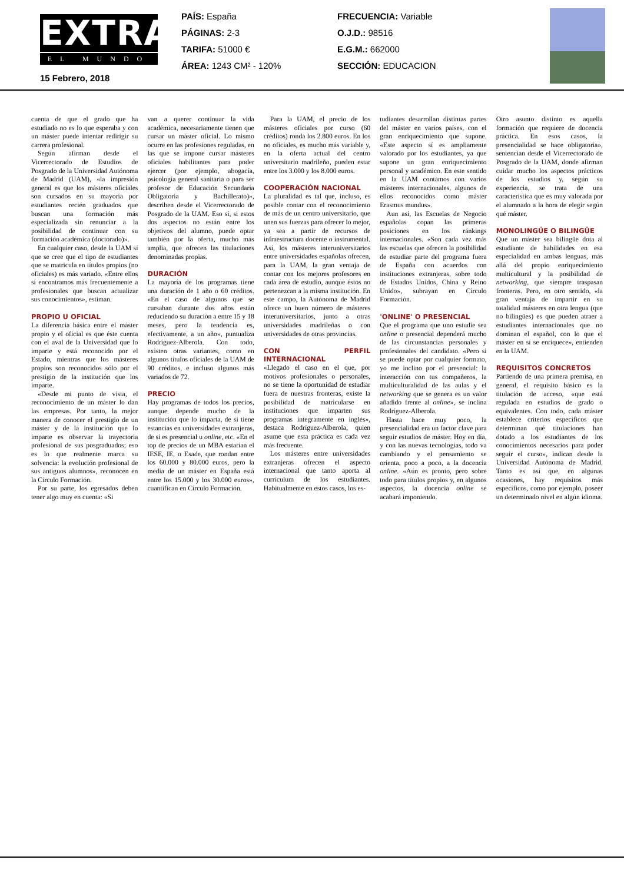EXTRA
EL MUNDO
PAÍS: España
PÁGINAS: 2-3
TARIFA: 51000 €
ÁREA: 1243 CM² - 120%
FRECUENCIA: Variable
O.J.D.: 98516
E.G.M.: 662000
SECCIÓN: EDUCACION
15 Febrero, 2018
cuenta de que el grado que ha estudiado no es lo que esperaba y con un máster puede intentar redirigir su carrera profesional.
Según afirman desde el Vicerrectorado de Estudios de Posgrado de la Universidad Autónoma de Madrid (UAM), «la impresión general es que los másteres oficiales son cursados en su mayoría por estudiantes recién graduados que buscan una formación más especializada sin renunciar a la posibilidad de continuar con su formación académica (doctorado)».
En cualquier caso, desde la UAM sí que se cree que el tipo de estudiantes que se matricula en títulos propios (no oficiales) es más variado. «Entre ellos sí encontramos más frecuentemente a profesionales que buscan actualizar sus conocimientos», estiman.
PROPIO U OFICIAL
La diferencia básica entre el máster propio y el oficial es que éste cuenta con el aval de la Universidad que lo imparte y está reconocido por el Estado, mientras que los másteres propios son reconocidos sólo por el prestigio de la institución que los imparte.
«Desde mi punto de vista, el reconocimiento de un máster lo dan las empresas. Por tanto, la mejor manera de conocer el prestigio de un máster y de la institución que lo imparte es observar la trayectoria profesional de sus posgraduados; eso es lo que realmente marca su solvencia: la evolución profesional de sus antiguos alumnos», reconocen en la Círculo Formación.
Por su parte, los egresados deben tener algo muy en cuenta: «Si
van a querer continuar la vida académica, necesariamente tienen que cursar un máster oficial. Lo mismo ocurre en las profesiones reguladas, en las que se impone cursar másteres oficiales habilitantes para poder ejercer (por ejemplo, abogacía, psicología general sanitaria o para ser profesor de Educación Secundaria Obligatoria y Bachillerato)», describen desde el Vicerrectorado de Posgrado de la UAM. Eso sí, si estos dos aspectos no están entre los objetivos del alumno, puede optar también por la oferta, mucho más amplia, que ofrecen las titulaciones denominadas propias.
DURACIÓN
La mayoría de los programas tiene una duración de 1 año o 60 créditos. «En el caso de algunos que se cursaban durante dos años están reduciendo su duración a entre 15 y 18 meses, pero la tendencia es, efectivamente, a un año», puntualiza Rodríguez-Alberola. Con todo, existen otras variantes, como en algunos títulos oficiales de la UAM de 90 créditos, e incluso algunos más variados de 72.
PRECIO
Hay programas de todos los precios, aunque depende mucho de la institución que lo imparta, de si tiene estancias en universidades extranjeras, de si es presencial u online, etc. «En el top de precios de un MBA estarían el IESE, IE, o Esade, que rondan entre los 60.000 y 80.000 euros, pero la media de un máster en España está entre los 15.000 y los 30.000 euros», cuantifican en Círculo Formación.
Para la UAM, el precio de los másteres oficiales por curso (60 créditos) ronda los 2.800 euros. En los no oficiales, es mucho más variable y, en la oferta actual del centro universitario madrileño, pueden estar entre los 3.000 y los 8.000 euros.
COOPERACIÓN NACIONAL
La pluralidad es tal que, incluso, es posible contar con el reconocimiento de más de un centro universitario, que unen sus fuerzas para ofrecer lo mejor, ya sea a partir de recursos de infraestructura docente o instrumental. Así, los másteres interuniversitarios entre universidades españolas ofrecen, para la UAM, la gran ventaja de contar con los mejores profesores en cada área de estudio, aunque éstos no pertenezcan a la misma institución. En este campo, la Autónoma de Madrid ofrece un buen número de másteres interuniversitarios, junto a otras universidades madrileñas o con universidades de otras provincias.
CON PERFIL INTERNACIONAL
«Llegado el caso en el que, por motivos profesionales o personales, no se tiene la oportunidad de estudiar fuera de nuestras fronteras, existe la posibilidad de matricularse en instituciones que imparten sus programas íntegramente en inglés», destaca Rodríguez-Alberola, quien asume que esta práctica es cada vez más frecuente.
Los másteres entre universidades extranjeras ofrecen el aspecto internacional que tanto aporta al currículum de los estudiantes. Habitualmente en estos casos, los es-
tudiantes desarrollan distintas partes del máster en varios países, con el gran enriquecimiento que supone. «Este aspecto sí es ampliamente valorado por los estudiantes, ya que supone un gran enriquecimiento personal y académico. En este sentido en la UAM contamos con varios másteres internacionales, algunos de ellos reconocidos como máster Erasmus mundus».
Aun así, las Escuelas de Negocio españolas copan las primeras posiciones en los ránkings internacionales. «Son cada vez más las escuelas que ofrecen la posibilidad de estudiar parte del programa fuera de España con acuerdos con instituciones extranjeras, sobre todo de Estados Unidos, China y Reino Unido», subrayan en Círculo Formación.
'ONLINE' O PRESENCIAL
Que el programa que uno estudie sea online o presencial dependerá mucho de las circunstancias personales y profesionales del candidato. «Pero si se puede optar por cualquier formato, yo me inclino por el presencial: la interacción con tus compañeros, la multiculturalidad de las aulas y el networking que se genera es un valor añadido frente al online», se inclina Rodríguez-Alberola.
Hasta hace muy poco, la presencialidad era un factor clave para seguir estudios de máster. Hoy en día, y con las nuevas tecnologías, todo va cambiando y el pensamiento se orienta, poco a poco, a la docencia online. «Aún es pronto, pero sobre todo para títulos propios y, en algunos aspectos, la docencia online se acabará imponiendo.
Otro asunto distinto es aquella formación que requiere de docencia práctica. En esos casos, la presencialidad se hace obligatoria», sentencian desde el Vicerrectorado de Posgrado de la UAM, donde afirman cuidar mucho los aspectos prácticos de los estudios y, según su experiencia, se trata de una característica que es muy valorada por el alumnado a la hora de elegir según qué máster.
MONOLINGÜE O BILINGÜE
Que un máster sea bilingüe dota al estudiante de habilidades en esa especialidad en ambas lenguas, más allá del propio enriquecimiento multicultural y la posibilidad de networking, que siempre traspasan fronteras. Pero, en otro sentido, «la gran ventaja de impartir en su totalidad másteres en otra lengua (que no bilingües) es que pueden atraer a estudiantes internacionales que no dominan el español, con lo que el máster en sí se enriquece», entienden en la UAM.
REQUISITOS CONCRETOS
Partiendo de una primera premisa, en general, el requisito básico es la titulación de acceso, «que está regulada en estudios de grado o equivalentes. Con todo, cada máster establece criterios específicos que determinan qué titulaciones han dotado a los estudiantes de los conocimientos necesarios para poder seguir el curso», indican desde la Universidad Autónoma de Madrid. Tanto es así que, en algunas ocasiones, hay requisitos más específicos, como por ejemplo, poseer un determinado nivel en algún idioma.